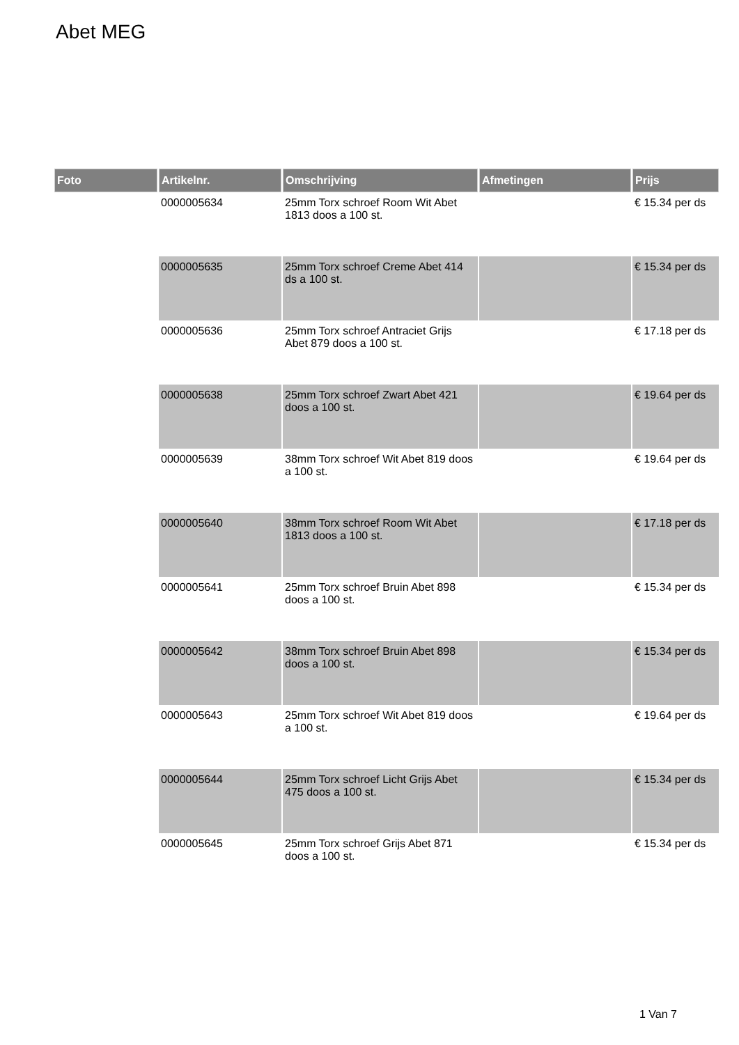Abet MEG
| Foto | Artikelnr. | Omschrijving | Afmetingen | Prijs |
| --- | --- | --- | --- | --- |
| | 0000005634 | 25mm Torx schroef Room Wit Abet 1813 doos a 100 st. | | € 15.34 per ds |
| | 0000005635 | 25mm Torx schroef Creme Abet 414 ds a 100 st. | | € 15.34 per ds |
| | 0000005636 | 25mm Torx schroef Antraciet Grijs Abet 879 doos a 100 st. | | € 17.18 per ds |
| | 0000005638 | 25mm Torx schroef Zwart Abet 421 doos a 100 st. | | € 19.64 per ds |
| | 0000005639 | 38mm Torx schroef Wit Abet 819 doos a 100 st. | | € 19.64 per ds |
| | 0000005640 | 38mm Torx schroef Room Wit Abet 1813 doos a 100 st. | | € 17.18 per ds |
| | 0000005641 | 25mm Torx schroef Bruin Abet 898 doos a 100 st. | | € 15.34 per ds |
| | 0000005642 | 38mm Torx schroef Bruin Abet 898 doos a 100 st. | | € 15.34 per ds |
| | 0000005643 | 25mm Torx schroef Wit Abet 819 doos a 100 st. | | € 19.64 per ds |
| | 0000005644 | 25mm Torx schroef Licht Grijs Abet 475 doos a 100 st. | | € 15.34 per ds |
| | 0000005645 | 25mm Torx schroef Grijs Abet 871 doos a 100 st. | | € 15.34 per ds |
1 Van 7